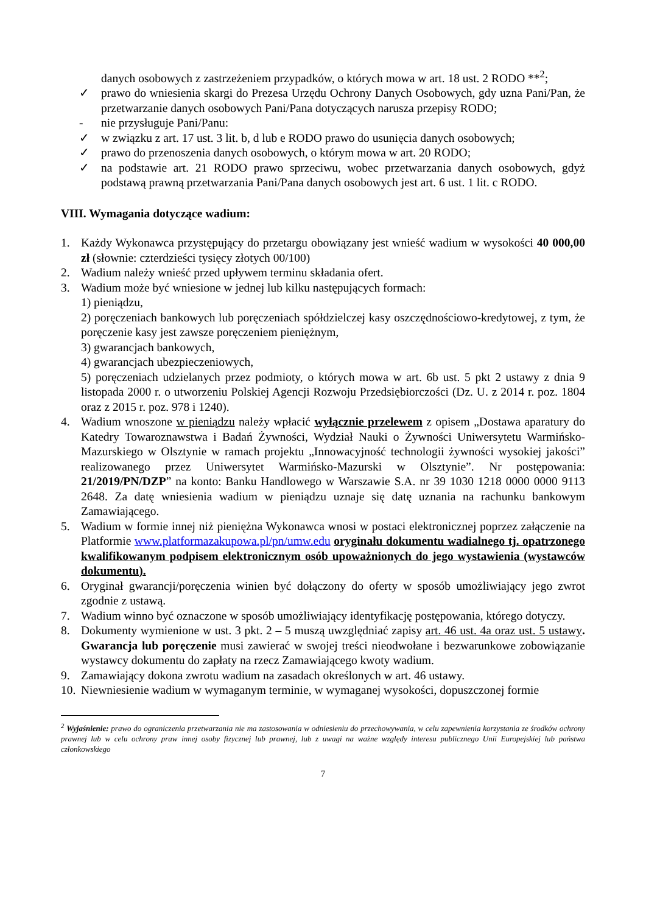danych osobowych z zastrzeżeniem przypadków, o których mowa w art. 18 ust. 2 RODO **<sup>2</sup>;
✓ prawo do wniesienia skargi do Prezesa Urzędu Ochrony Danych Osobowych, gdy uzna Pani/Pan, że przetwarzanie danych osobowych Pani/Pana dotyczących narusza przepisy RODO;
- nie przysługuje Pani/Panu:
✓ w związku z art. 17 ust. 3 lit. b, d lub e RODO prawo do usunięcia danych osobowych;
✓ prawo do przenoszenia danych osobowych, o którym mowa w art. 20 RODO;
✓ na podstawie art. 21 RODO prawo sprzeciwu, wobec przetwarzania danych osobowych, gdyż podstawą prawną przetwarzania Pani/Pana danych osobowych jest art. 6 ust. 1 lit. c RODO.
VIII. Wymagania dotyczące wadium:
1. Każdy Wykonawca przystępujący do przetargu obowiązany jest wnieść wadium w wysokości 40 000,00 zł (słownie: czterdzieści tysięcy złotych 00/100)
2. Wadium należy wnieść przed upływem terminu składania ofert.
3. Wadium może być wniesione w jednej lub kilku następujących formach:
1) pieniądzu,
2) poręczeniach bankowych lub poręczeniach spółdzielczej kasy oszczędnościowo-kredytowej, z tym, że poręczenie kasy jest zawsze poręczeniem pieniężnym,
3) gwarancjach bankowych,
4) gwarancjach ubezpieczeniowych,
5) poręczeniach udzielanych przez podmioty, o których mowa w art. 6b ust. 5 pkt 2 ustawy z dnia 9 listopada 2000 r. o utworzeniu Polskiej Agencji Rozwoju Przedsiębiorczości (Dz. U. z 2014 r. poz. 1804 oraz z 2015 r. poz. 978 i 1240).
4. Wadium wnoszone w pieniądzu należy wpłacić wyłącznie przelewem z opisem „Dostawa aparatury do Katedry Towaroznawstwa i Badań Żywności, Wydział Nauki o Żywności Uniwersytetu Warmińsko-Mazurskiego w Olsztynie w ramach projektu „Innowacyjność technologii żywności wysokiej jakości” realizowanego przez Uniwersytet Warmińsko-Mazurski w Olsztynie”. Nr postępowania: 21/2019/PN/DZP” na konto: Banku Handlowego w Warszawie S.A. nr 39 1030 1218 0000 0000 9113 2648. Za datę wniesienia wadium w pieniądzu uznaje się datę uznania na rachunku bankowym Zamawiającego.
5. Wadium w formie innej niż pieniężna Wykonawca wnosi w postaci elektronicznej poprzez załączenie na Platformie www.platformazakupowa.pl/pn/umw.edu oryginału dokumentu wadialnego tj. opatrzonego kwalifikowanym podpisem elektronicznym osób upoważnionych do jego wystawienia (wystawców dokumentu).
6. Oryginał gwarancji/poręczenia winien być dołączony do oferty w sposób umożliwiający jego zwrot zgodnie z ustawą.
7. Wadium winno być oznaczone w sposób umożliwiający identyfikację postępowania, którego dotyczy.
8. Dokumenty wymienione w ust. 3 pkt. 2 – 5 muszą uwzględniać zapisy art. 46 ust. 4a oraz ust. 5 ustawy. Gwarancja lub poręczenie musi zawierać w swojej treści nieodwołane i bezwarunkowe zobowiązanie wystawcy dokumentu do zapłaty na rzecz Zamawiającego kwoty wadium.
9. Zamawiający dokona zwrotu wadium na zasadach określonych w art. 46 ustawy.
10.
Niewniesienie wadium w wymaganym terminie, w wymaganej wysokości, dopuszczonej formie
<sup>2</sup> Wyjaśnienie: prawo do ograniczenia przetwarzania nie ma zastosowania w odniesieniu do przechowywania, w celu zapewnienia korzystania ze środków ochrony prawnej lub w celu ochrony praw innej osoby fizycznej lub prawnej, lub z uwagi na ważne względy interesu publicznego Unii Europejskiej lub państwa członkowskiego
7